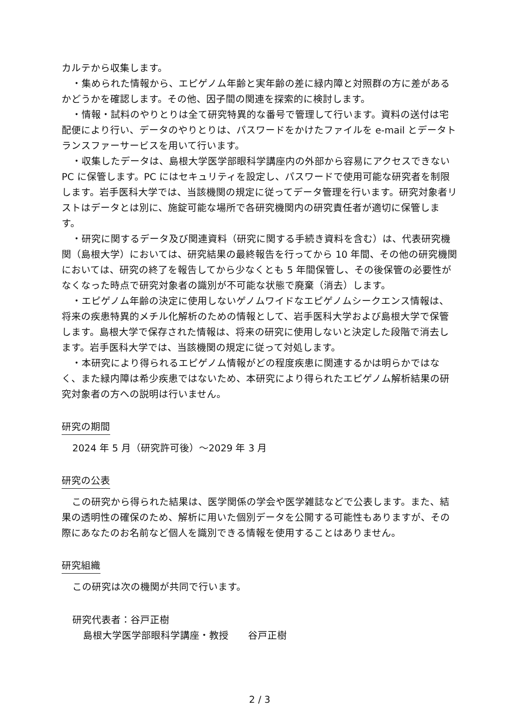カルテから収集します。
・集められた情報から、エピゲノム年齢と実年齢の差に緑内障と対照群の方に差があるかどうかを確認します。その他、因子間の関連を探索的に検討します。
・情報・試料のやりとりは全て研究特異的な番号で管理して行います。資料の送付は宅配便により行い、データのやりとりは、パスワードをかけたファイルを e-mail とデータトランスファーサービスを用いて行います。
・収集したデータは、島根大学医学部眼科学講座内の外部から容易にアクセスできない PC に保管します。PC にはセキュリティを設定し、パスワードで使用可能な研究者を制限します。岩手医科大学では、当該機関の規定に従ってデータ管理を行います。研究対象者リストはデータとは別に、施錠可能な場所で各研究機関内の研究責任者が適切に保管します。
・研究に関するデータ及び関連資料（研究に関する手続き資料を含む）は、代表研究機関（島根大学）においては、研究結果の最終報告を行ってから 10 年間、その他の研究機関においては、研究の終了を報告してから少なくとも 5 年間保管し、その後保管の必要性がなくなった時点で研究対象者の識別が不可能な状態で廃棄（消去）します。
・エピゲノム年齢の決定に使用しないゲノムワイドなエピゲノムシークエンス情報は、将来の疾患特異的メチル化解析のための情報として、岩手医科大学および島根大学で保管します。島根大学で保存された情報は、将来の研究に使用しないと決定した段階で消去します。岩手医科大学では、当該機関の規定に従って対処します。
・本研究により得られるエピゲノム情報がどの程度疾患に関連するかは明らかではなく、また緑内障は希少疾患ではないため、本研究により得られたエピゲノム解析結果の研究対象者の方への説明は行いません。
研究の期間
2024 年 5 月（研究許可後）～2029 年 3 月
研究の公表
この研究から得られた結果は、医学関係の学会や医学雑誌などで公表します。また、結果の透明性の確保のため、解析に用いた個別データを公開する可能性もありますが、その際にあなたのお名前など個人を識別できる情報を使用することはありません。
研究組織
この研究は次の機関が共同で行います。
研究代表者：谷戸正樹
島根大学医学部眼科学講座・教授　　谷戸正樹
2 / 3